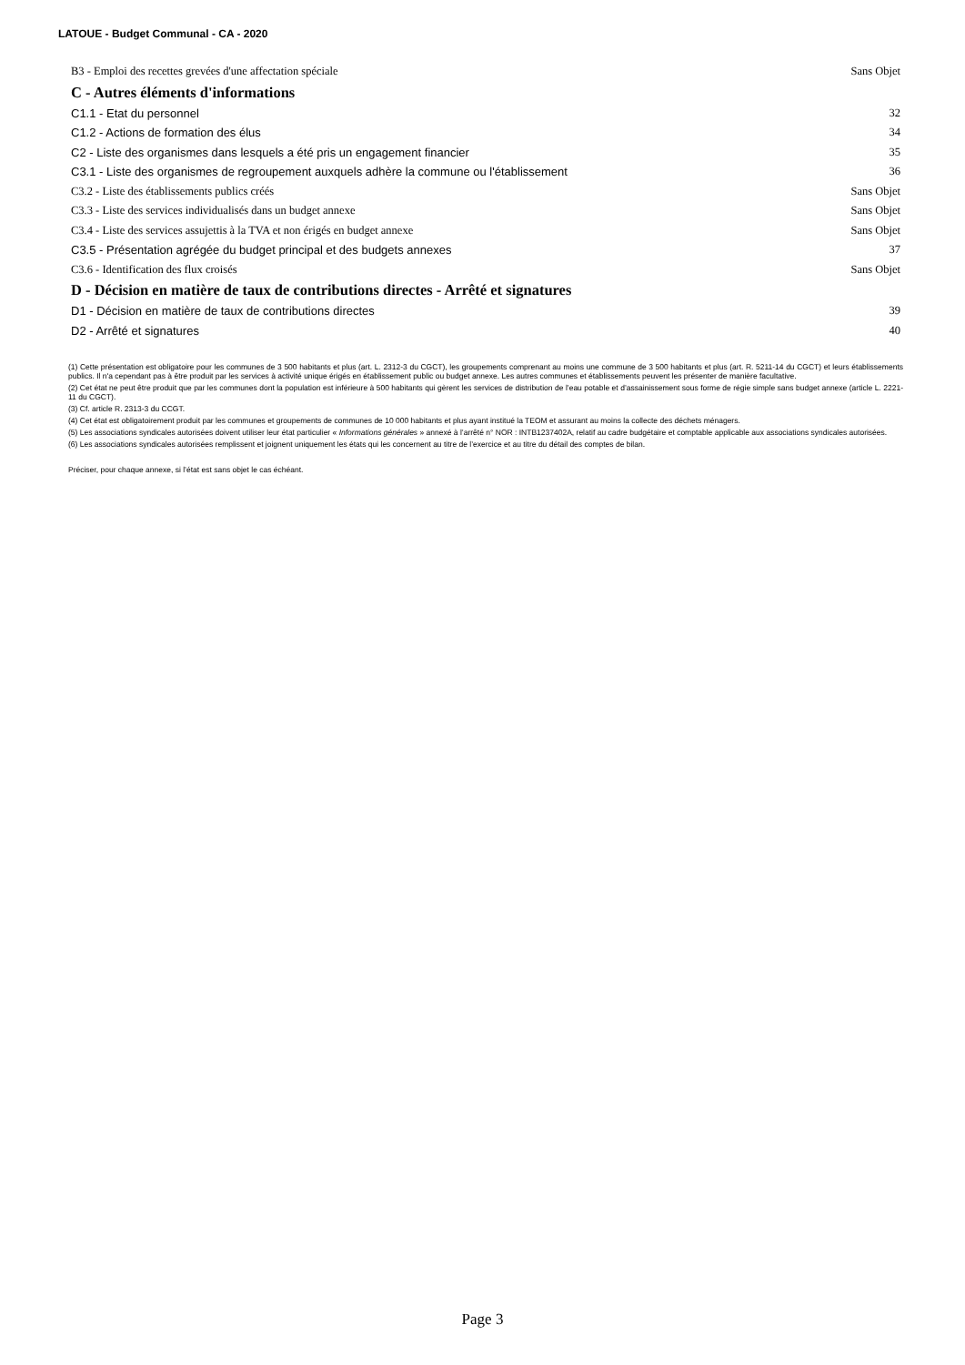LATOUE - Budget Communal - CA - 2020
B3 - Emploi des recettes grevées d'une affectation spéciale Sans Objet
C - Autres éléments d'informations
C1.1 - Etat du personnel 32
C1.2 - Actions de formation des élus 34
C2 - Liste des organismes dans lesquels a été pris un engagement financier 35
C3.1 - Liste des organismes de regroupement auxquels adhère la commune ou l'établissement 36
C3.2 - Liste des établissements publics créés Sans Objet
C3.3 - Liste des services individualisés dans un budget annexe Sans Objet
C3.4 - Liste des services assujettis à la TVA et non érigés en budget annexe Sans Objet
C3.5 - Présentation agrégée du budget principal et des budgets annexes 37
C3.6 - Identification des flux croisés Sans Objet
D - Décision en matière de taux de contributions directes - Arrêté et signatures
D1 - Décision en matière de taux de contributions directes 39
D2 - Arrêté et signatures 40
(1) Cette présentation est obligatoire pour les communes de 3 500 habitants et plus (art. L. 2312-3 du CGCT), les groupements comprenant au moins une commune de 3 500 habitants et plus (art. R. 5211-14 du CGCT) et leurs établissements publics. Il n'a cependant pas à être produit par les services à activité unique érigés en établissement public ou budget annexe. Les autres communes et établissements peuvent les présenter de manière facultative.
(2) Cet état ne peut être produit que par les communes dont la population est inférieure à 500 habitants qui gèrent les services de distribution de l’eau potable et d’assainissement sous forme de régie simple sans budget annexe (article L. 2221-11 du CGCT).
(3) Cf. article R. 2313-3 du CCGT.
(4) Cet état est obligatoirement produit par les communes et groupements de communes de 10 000 habitants et plus ayant institué la TEOM et assurant au moins la collecte des déchets ménagers.
(5) Les associations syndicales autorisées doivent utiliser leur état particulier « Informations générales » annexé à l’arrêté n° NOR : INTB1237402A, relatif au cadre budgétaire et comptable applicable aux associations syndicales autorisées.
(6) Les associations syndicales autorisées remplissent et joignent uniquement les états qui les concernent au titre de l’exercice et au titre du détail des comptes de bilan.
Préciser, pour chaque annexe, si l’état est sans objet le cas échéant.
Page 3